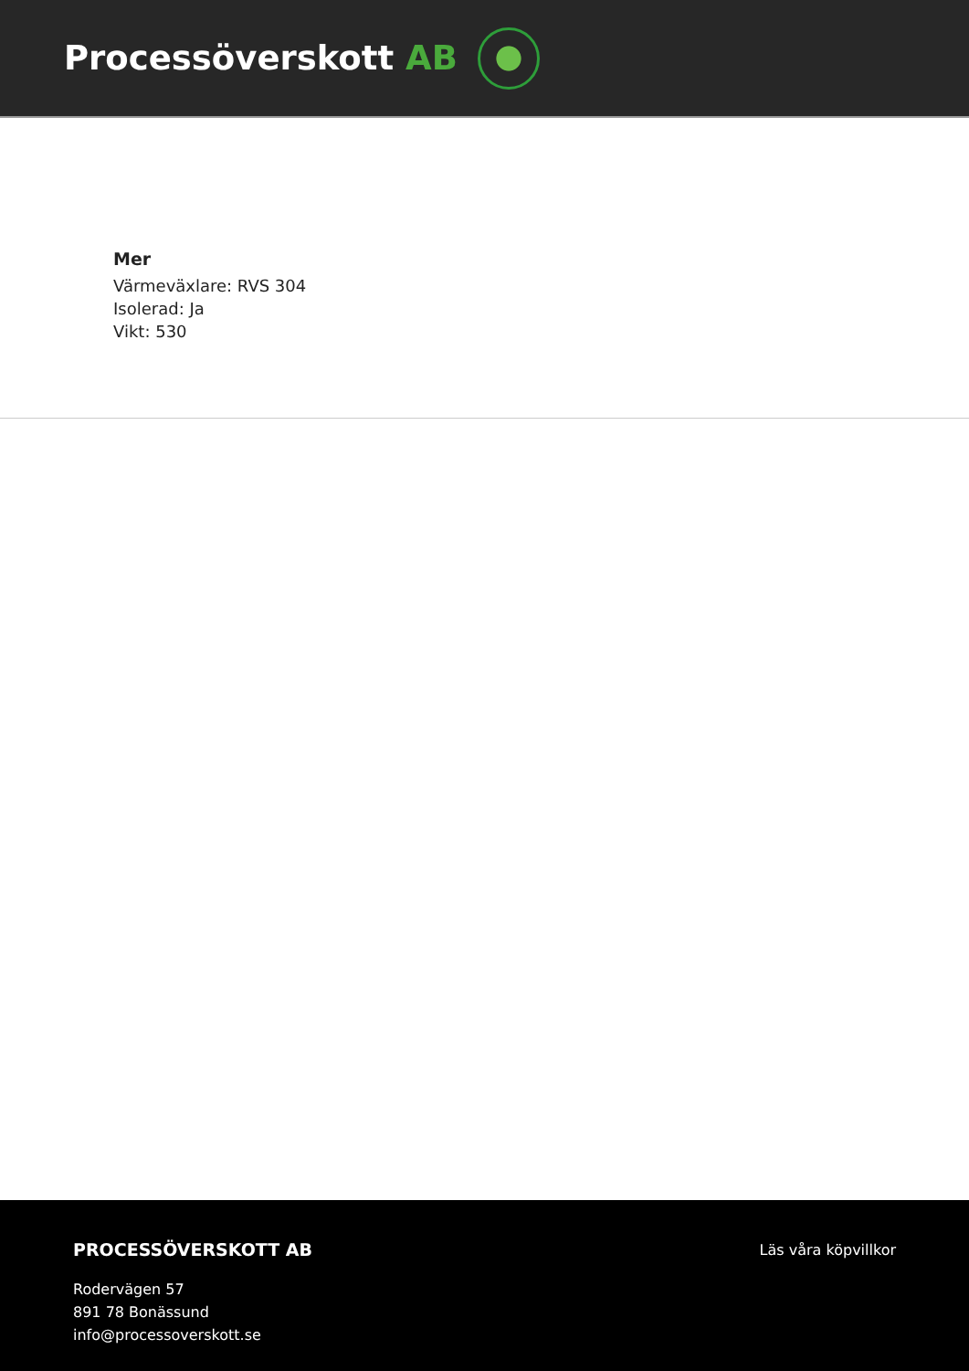Processöverskott AB
Mer
Värmeväxlare: RVS 304
Isolerad: Ja
Vikt: 530
PROCESSÖVERSKOTT AB
Rodervägen 57
891 78 Bonässund
info@processoverskott.se
Läs våra köpvillkor